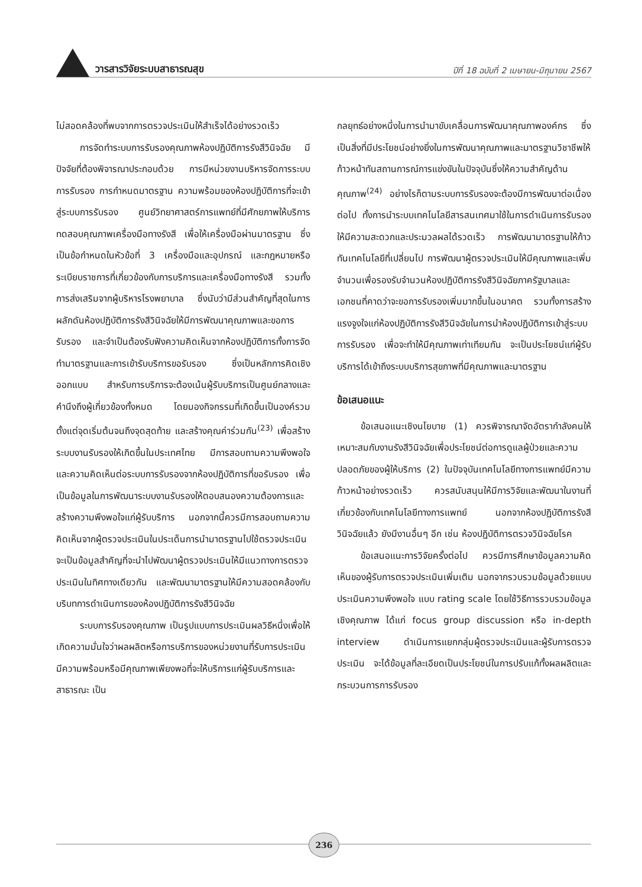วารสารวิจัยระบบสาธารณสุข
ปีที่ 18 ฉบับที่ 2 เมษายน-มิถุนายน 2567
ไม่สอดคล้องที่พบจากการตรวจประเมินให้สำเร็จได้อย่างรวดเร็ว
การจัดทำระบบการรับรองคุณภาพห้องปฏิบัติการรังสีวินิจฉัย มีปัจจัยที่ต้องพิจารณาประกอบด้วย การมีหน่วยงานบริหารจัดการระบบการรับรอง การกำหนดมาตรฐาน ความพร้อมของห้องปฏิบัติการที่จะเข้าสู่ระบบการรับรอง ศูนย์วิทยาศาสตร์การแพทย์ที่มีศักยภาพให้บริการทดสอบคุณภาพเครื่องมือทางรังสี เพื่อให้เครื่องมือผ่านมาตรฐาน ซึ่งเป็นข้อกำหนดในหัวข้อที่ 3 เครื่องมือและอุปกรณ์ และกฎหมายหรือระเบียบราชการที่เกี่ยวข้องกับการบริการและเครื่องมือทางรังสี รวมทั้งการส่งเสริมจากผู้บริหารโรงพยาบาล ซึ่งนับว่ามีส่วนสำคัญที่สุดในการผลักดันห้องปฏิบัติการรังสีวินิจฉัยให้มีการพัฒนาคุณภาพและขอการรับรอง และจำเป็นต้องรับฟังความคิดเห็นจากห้องปฏิบัติการทั้งการจัดทำมาตรฐานและการเข้ารับบริการขอรับรอง ซึ่งเป็นหลักการคิดเชิงออกแบบ สำหรับการบริการจะต้องเน้นผู้รับบริการเป็นศูนย์กลางและคำนึงถึงผู้เกี่ยวข้องทั้งหมด โดยมองกิจกรรมที่เกิดขึ้นเป็นองค์รวมตั้งแต่จุดเริ่มต้นจนถึงจุดสุดท้าย และสร้างคุณค่าร่วมกัน<sup>(23)</sup> เพื่อสร้างระบบงานรับรองให้เกิดขึ้นในประเทศไทย มีการสอบถามความพึงพอใจและความคิดเห็นต่อระบบการรับรองจากห้องปฏิบัติการที่ขอรับรอง เพื่อเป็นข้อมูลในการพัฒนาระบบงานรับรองให้ตอบสนองความต้องการและสร้างความพึงพอใจแก่ผู้รับบริการ นอกจากนี้ควรมีการสอบถามความคิดเห็นจากผู้ตรวจประเมินในประเด็นการนำมาตรฐานไปใช้ตรวจประเมิน จะเป็นข้อมูลสำคัญที่จะนำไปพัฒนาผู้ตรวจประเมินให้มีแนวทางการตรวจประเมินในทิศทางเดียวกัน และพัฒนามาตรฐานให้มีความสอดคล้องกับบริบทการดำเนินการของห้องปฏิบัติการรังสีวินิจฉัย
ระบบการรับรองคุณภาพ เป็นรูปแบบการประเมินผลวิธีหนึ่งเพื่อให้เกิดความมั่นใจว่าผลผลิตหรือการบริการของหน่วยงานที่รับการประเมิน มีความพร้อมหรือมีคุณภาพเพียงพอที่จะให้บริการแก่ผู้รับบริการและสาธารณะ เป็น
กลยุทธ์อย่างหนึ่งในการนำมาขับเคลื่อนการพัฒนาคุณภาพองค์กร ซึ่งเป็นสิ่งที่มีประโยชน์อย่างยิ่งในการพัฒนาคุณภาพและมาตรฐานวิชาชีพให้ก้าวหน้าทันสถานการณ์การแข่งขันในปัจจุบันซึ่งให้ความสำคัญด้านคุณภาพ<sup>(24)</sup> อย่างไรก็ตามระบบการรับรองจะต้องมีการพัฒนาต่อเนื่องต่อไป ทั้งการนำระบบเทคโนโลยีสารสนเทศมาใช้ในการดำเนินการรับรองให้มีความสะดวกและประมวลผลได้รวดเร็ว การพัฒนามาตรฐานให้ก้าวทันเทคโนโลยีที่เปลี่ยนไป การพัฒนาผู้ตรวจประเมินให้มีคุณภาพและเพิ่มจำนวนเพื่อรองรับจำนวนห้องปฏิบัติการรังสีวินิจฉัยภาครัฐบาลและเอกชนที่คาดว่าจะขอการรับรองเพิ่มมากขึ้นในอนาคต รวมทั้งการสร้างแรงจูงใจแก่ห้องปฏิบัติการรังสีวินิจฉัยในการนำห้องปฏิบัติการเข้าสู่ระบบการรับรอง เพื่อจะทำให้มีคุณภาพเท่าเทียมกัน จะเป็นประโยชน์แก่ผู้รับบริการได้เข้าถึงระบบบริการสุขภาพที่มีคุณภาพและมาตรฐาน
ข้อเสนอแนะ
ข้อเสนอแนะเชิงนโยบาย (1) ควรพิจารณาจัดอัตรากำลังคนให้เหมาะสมกับงานรังสีวินิจฉัยเพื่อประโยชน์ต่อการดูแลผู้ป่วยและความปลอดภัยของผู้ให้บริการ (2) ในปัจจุบันเทคโนโลยีทางการแพทย์มีความก้าวหน้าอย่างรวดเร็ว ควรสนับสนุนให้มีการวิจัยและพัฒนาในงานที่เกี่ยวข้องกับเทคโนโลยีทางการแพทย์ นอกจากห้องปฏิบัติการรังสีวินิจฉัยแล้ว ยังมีงานอื่นๆ อีก เช่น ห้องปฏิบัติการตรวจวินิจฉัยโรค
ข้อเสนอแนะการวิจัยครั้งต่อไป ควรมีการศึกษาข้อมูลความคิดเห็นของผู้รับการตรวจประเมินเพิ่มเติม นอกจากรวบรวมข้อมูลด้วยแบบประเมินความพึงพอใจ แบบ rating scale โดยใช้วิธีการรวบรวมข้อมูลเชิงคุณภาพ ได้แก่ focus group discussion หรือ in-depth interview ดำเนินการแยกกลุ่มผู้ตรวจประเมินและผู้รับการตรวจประเมิน จะได้ข้อมูลที่ละเอียดเป็นประโยชน์ในการปรับแก้ทั้งผลผลิตและกระบวนการการรับรอง
236